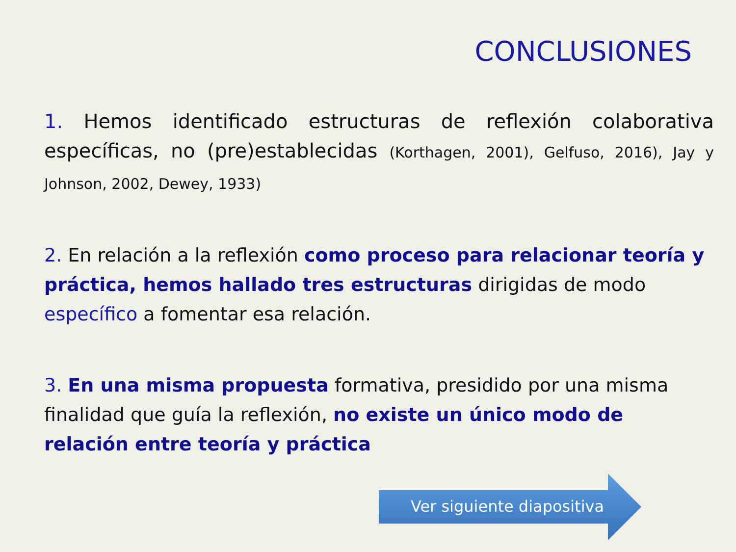CONCLUSIONES
1. Hemos identificado estructuras de reflexión colaborativa específicas, no (pre)establecidas (Korthagen, 2001), Gelfuso, 2016), Jay y Johnson, 2002, Dewey, 1933)
2. En relación a la reflexión como proceso para relacionar teoría y práctica, hemos hallado tres estructuras dirigidas de modo específico a fomentar esa relación.
3. En una misma propuesta formativa, presidido por una misma finalidad que guía la reflexión, no existe un único modo de relación entre teoría y práctica
Ver siguiente diapositiva